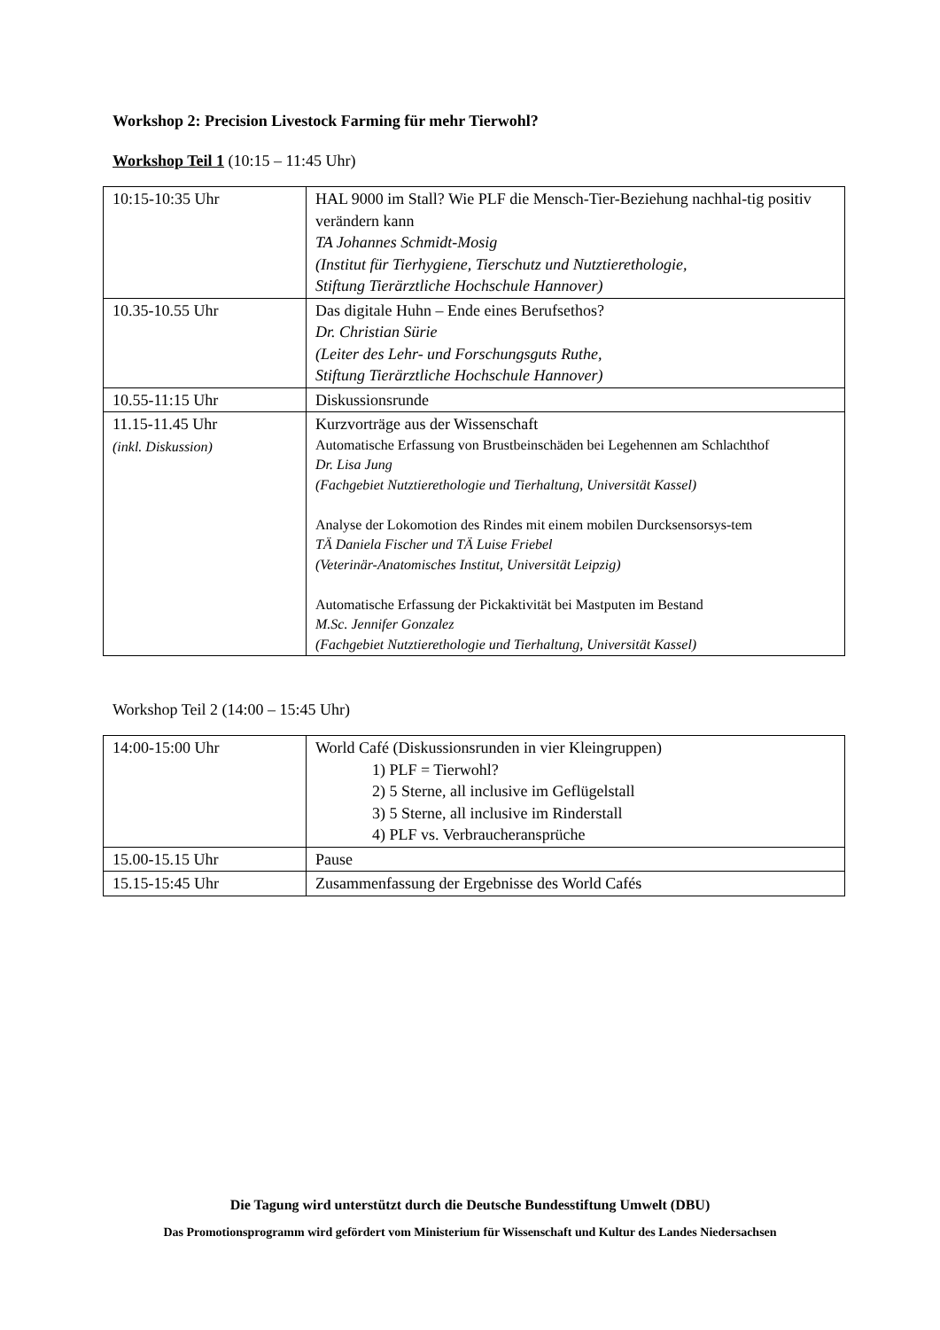Workshop 2: Precision Livestock Farming für mehr Tierwohl?
Workshop Teil 1 (10:15 – 11:45 Uhr)
| 10:15-10:35 Uhr | HAL 9000 im Stall? Wie PLF die Mensch-Tier-Beziehung nachhal-tig positiv verändern kann TA Johannes Schmidt-Mosig (Institut für Tierhygiene, Tierschutz und Nutztierethologie, Stiftung Tierärztliche Hochschule Hannover) |
| 10.35-10.55 Uhr | Das digitale Huhn – Ende eines Berufsethos? Dr. Christian Sürie (Leiter des Lehr- und Forschungsguts Ruthe, Stiftung Tierärztliche Hochschule Hannover) |
| 10.55-11:15 Uhr | Diskussionsrunde |
| 11.15-11.45 Uhr (inkl. Diskussion) | Kurzvorträge aus der Wissenschaft Automatische Erfassung von Brustbeinschäden bei Legehennen am Schlachthof Dr. Lisa Jung (Fachgebiet Nutztierethologie und Tierhaltung, Universität Kassel) Analyse der Lokomotion des Rindes mit einem mobilen Durcksensorsys-tem TÄ Daniela Fischer und TÄ Luise Friebel (Veterinär-Anatomisches Institut, Universität Leipzig) Automatische Erfassung der Pickaktivität bei Mastputen im Bestand M.Sc. Jennifer Gonzalez (Fachgebiet Nutztierethologie und Tierhaltung, Universität Kassel) |
Workshop Teil 2 (14:00 – 15:45 Uhr)
| 14:00-15:00 Uhr | World Café (Diskussionsrunden in vier Kleingruppen) 1) PLF = Tierwohl? 2) 5 Sterne, all inclusive im Geflügelstall 3) 5 Sterne, all inclusive im Rinderstall 4) PLF vs. Verbraucheransprüche |
| 15.00-15.15 Uhr | Pause |
| 15.15-15:45 Uhr | Zusammenfassung der Ergebnisse des World Cafés |
Die Tagung wird unterstützt durch die Deutsche Bundesstiftung Umwelt (DBU)
Das Promotionsprogramm wird gefördert vom Ministerium für Wissenschaft und Kultur des Landes Niedersachsen